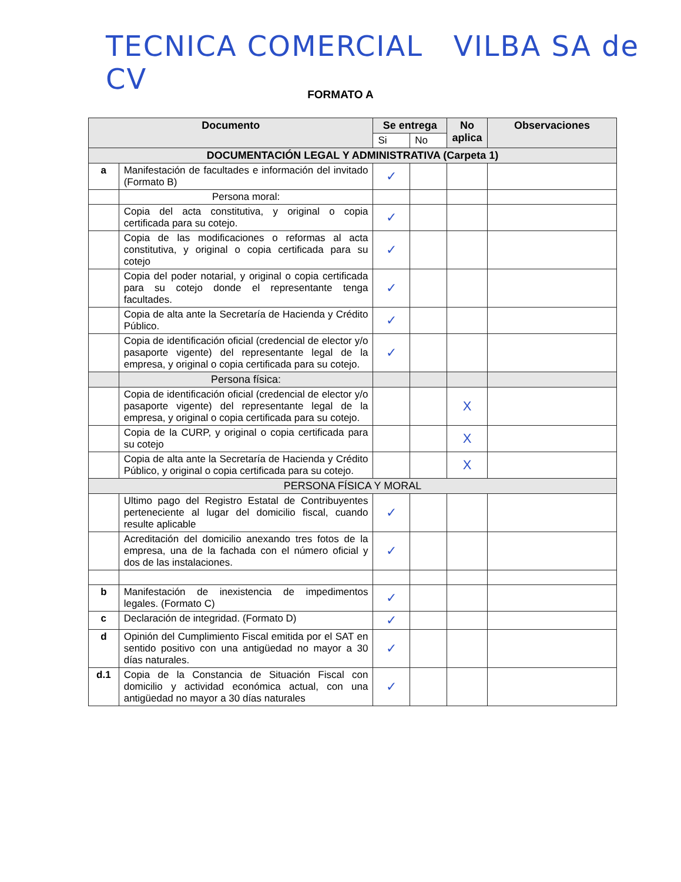TECNICA COMERCIAL VILBA SA de CV
FORMATO A
| Documento | | Se entrega | | No aplica | Observaciones |
| --- | --- | --- | --- | --- | --- |
| | | Si | No | | |
| DOCUMENTACIÓN LEGAL Y ADMINISTRATIVA (Carpeta 1) | | | | | |
| a | Manifestación de facultades e información del invitado (Formato B) | ✓ | | | |
| | Persona moral: | | | | |
| | Copia del acta constitutiva, y original o copia certificada para su cotejo. | ✓ | | | |
| | Copia de las modificaciones o reformas al acta constitutiva, y original o copia certificada para su cotejo | ✓ | | | |
| | Copia del poder notarial, y original o copia certificada para su cotejo donde el representante tenga facultades. | ✓ | | | |
| | Copia de alta ante la Secretaría de Hacienda y Crédito Público. | ✓ | | | |
| | Copia de identificación oficial (credencial de elector y/o pasaporte vigente) del representante legal de la empresa, y original o copia certificada para su cotejo. | ✓ | | | |
| | Persona física: | | | | |
| | Copia de identificación oficial (credencial de elector y/o pasaporte vigente) del representante legal de la empresa, y original o copia certificada para su cotejo. | | | X | |
| | Copia de la CURP, y original o copia certificada para su cotejo | | | X | |
| | Copia de alta ante la Secretaría de Hacienda y Crédito Público, y original o copia certificada para su cotejo. | | | X | |
| PERSONA FÍSICA Y MORAL | | | | | |
| | Ultimo pago del Registro Estatal de Contribuyentes perteneciente al lugar del domicilio fiscal, cuando resulte aplicable | ✓ | | | |
| | Acreditación del domicilio anexando tres fotos de la empresa, una de la fachada con el número oficial y dos de las instalaciones. | ✓ | | | |
| b | Manifestación de inexistencia de impedimentos legales. (Formato C) | ✓ | | | |
| c | Declaración de integridad. (Formato D) | ✓ | | | |
| d | Opinión del Cumplimiento Fiscal emitida por el SAT en sentido positivo con una antigüedad no mayor a 30 días naturales. | ✓ | | | |
| d.1 | Copia de la Constancia de Situación Fiscal con domicilio y actividad económica actual, con una antigüedad no mayor a 30 días naturales | ✓ | | | |